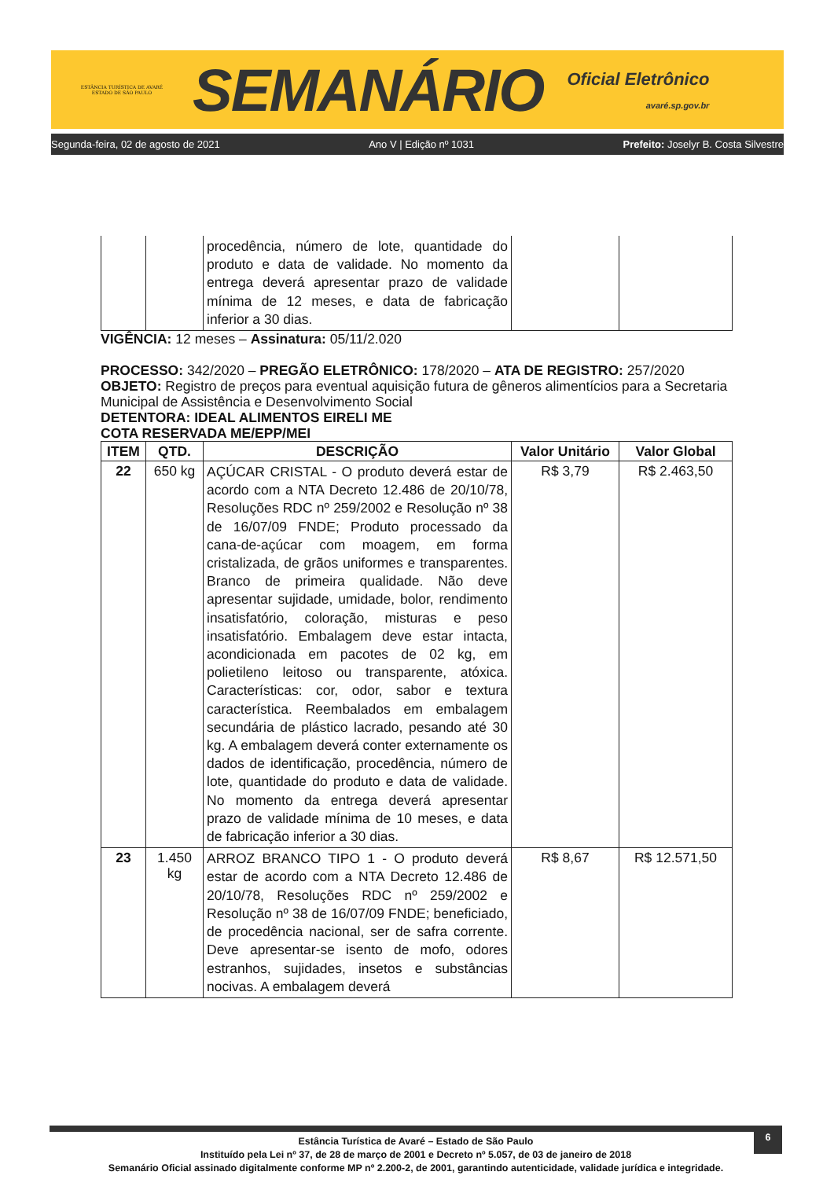ESTÂNCIA TURÍSTICA DE AVARÉ
ESTADO DE SÃO PAULO
SEMANÁRIO
Oficial Eletrônico
avaré.sp.gov.br
Segunda-feira, 02 de agosto de 2021 Ano V | Edição nº 1031 Prefeito: Joselyr B. Costa Silvestre
| | | procedência, número de lote, quantidade do produto e data de validade. No momento da entrega deverá apresentar prazo de validade mínima de 12 meses, e data de fabricação inferior a 30 dias. | | |
VIGÊNCIA: 12 meses – Assinatura: 05/11/2.020
PROCESSO: 342/2020 – PREGÃO ELETRÔNICO: 178/2020 – ATA DE REGISTRO: 257/2020
OBJETO: Registro de preços para eventual aquisição futura de gêneros alimentícios para a Secretaria Municipal de Assistência e Desenvolvimento Social
DETENTORA: IDEAL ALIMENTOS EIRELI ME
COTA RESERVADA ME/EPP/MEI
| ITEM | QTD. | DESCRIÇÃO | Valor Unitário | Valor Global |
| --- | --- | --- | --- | --- |
| 22 | 650 kg | AÇÚCAR CRISTAL - O produto deverá estar de acordo com a NTA Decreto 12.486 de 20/10/78, Resoluções RDC nº 259/2002 e Resolução nº 38 de 16/07/09 FNDE; Produto processado da cana-de-açúcar com moagem, em forma cristalizada, de grãos uniformes e transparentes. Branco de primeira qualidade. Não deve apresentar sujidade, umidade, bolor, rendimento insatisfatório, coloração, misturas e peso insatisfatório. Embalagem deve estar intacta, acondicionada em pacotes de 02 kg, em polietileno leitoso ou transparente, atóxica. Características: cor, odor, sabor e textura característica. Reembalados em embalagem secundária de plástico lacrado, pesando até 30 kg. A embalagem deverá conter externamente os dados de identificação, procedência, número de lote, quantidade do produto e data de validade. No momento da entrega deverá apresentar prazo de validade mínima de 10 meses, e data de fabricação inferior a 30 dias. | R$ 3,79 | R$ 2.463,50 |
| 23 | 1.450 kg | ARROZ BRANCO TIPO 1 - O produto deverá estar de acordo com a NTA Decreto 12.486 de 20/10/78, Resoluções RDC nº 259/2002 e Resolução nº 38 de 16/07/09 FNDE; beneficiado, de procedência nacional, ser de safra corrente. Deve apresentar-se isento de mofo, odores estranhos, sujidades, insetos e substâncias nocivas. A embalagem deverá | R$ 8,67 | R$ 12.571,50 |
6
Estância Turística de Avaré – Estado de São Paulo
Instituído pela Lei nº 37, de 28 de março de 2001 e Decreto nº 5.057, de 03 de janeiro de 2018
Semanário Oficial assinado digitalmente conforme MP nº 2.200-2, de 2001, garantindo autenticidade, validade jurídica e integridade.